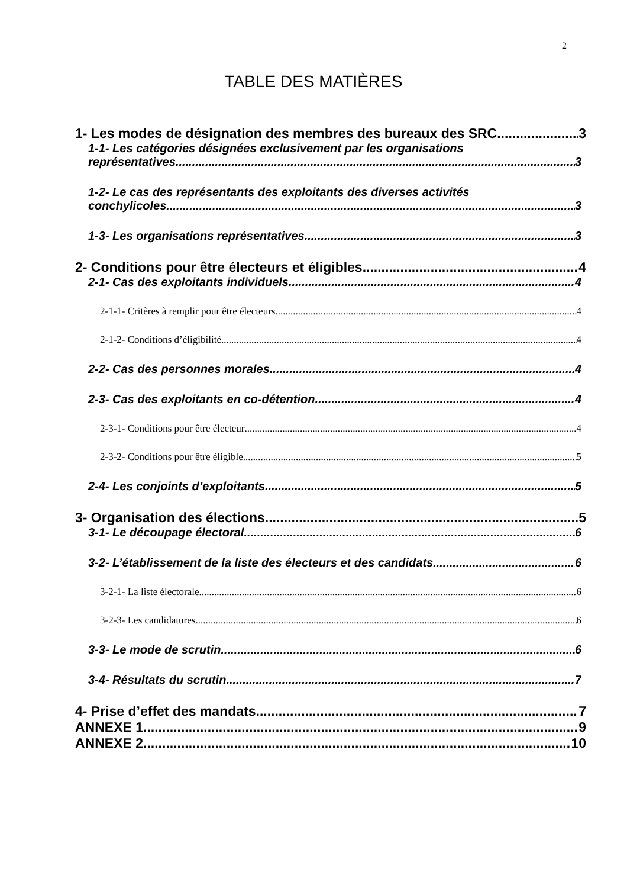2
TABLE DES MATIÈRES
1- Les modes de désignation des membres des bureaux des SRC 3
1-1- Les catégories désignées exclusivement par les organisations
représentatives 3
1-2- Le cas des représentants des exploitants des diverses activités
conchylicoles 3
1-3- Les organisations représentatives 3
2- Conditions pour être électeurs et éligibles 4
2-1- Cas des exploitants individuels 4
2-1-1- Critères à remplir pour être électeurs 4
2-1-2- Conditions d’éligibilité 4
2-2- Cas des personnes morales 4
2-3- Cas des exploitants en co-détention 4
2-3-1- Conditions pour être électeur 4
2-3-2- Conditions pour être éligible 5
2-4- Les conjoints d’exploitants 5
3- Organisation des élections 5
3-1- Le découpage électoral 6
3-2- L’établissement de la liste des électeurs et des candidats 6
3-2-1- La liste électorale 6
3-2-3- Les candidatures 6
3-3- Le mode de scrutin 6
3-4- Résultats du scrutin 7
4- Prise d’effet des mandats 7
ANNEXE 1 9
ANNEXE 2 10